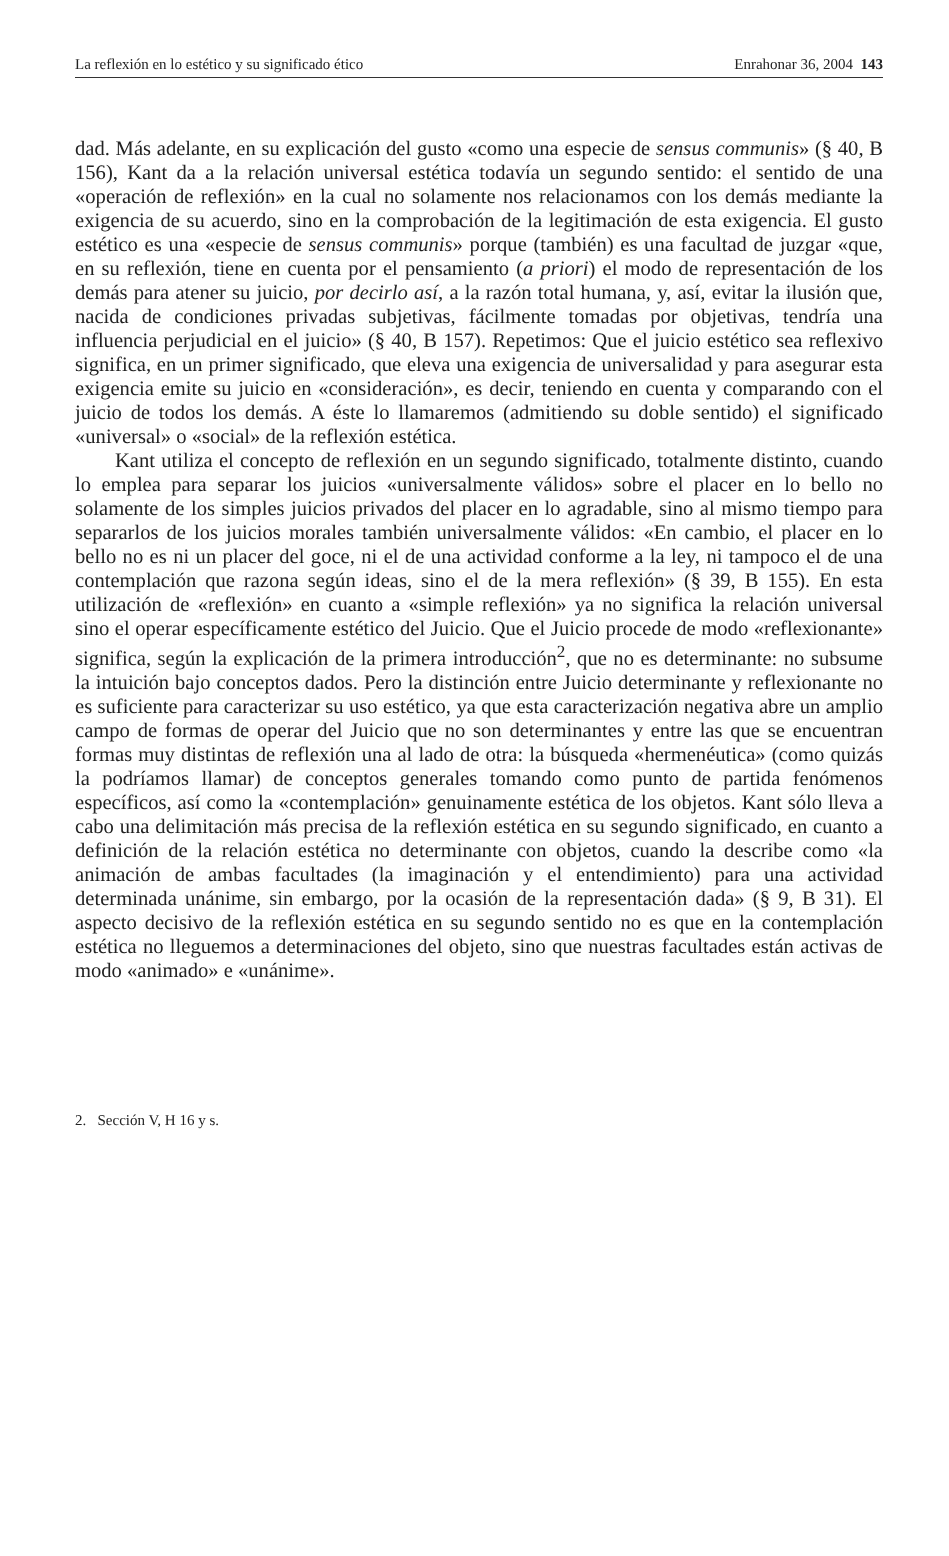La reflexión en lo estético y su significado ético Enrahonar 36, 2004 143
dad. Más adelante, en su explicación del gusto «como una especie de sensus communis» (§ 40, B 156), Kant da a la relación universal estética todavía un segundo sentido: el sentido de una «operación de reflexión» en la cual no solamente nos relacionamos con los demás mediante la exigencia de su acuerdo, sino en la comprobación de la legitimación de esta exigencia. El gusto estético es una «especie de sensus communis» porque (también) es una facultad de juzgar «que, en su reflexión, tiene en cuenta por el pensamiento (a priori) el modo de representación de los demás para atener su juicio, por decirlo así, a la razón total humana, y, así, evitar la ilusión que, nacida de condiciones privadas subjetivas, fácilmente tomadas por objetivas, tendría una influencia perjudicial en el juicio» (§ 40, B 157). Repetimos: Que el juicio estético sea reflexivo significa, en un primer significado, que eleva una exigencia de universalidad y para asegurar esta exigencia emite su juicio en «consideración», es decir, teniendo en cuenta y comparando con el juicio de todos los demás. A éste lo llamaremos (admitiendo su doble sentido) el significado «universal» o «social» de la reflexión estética.
Kant utiliza el concepto de reflexión en un segundo significado, totalmente distinto, cuando lo emplea para separar los juicios «universalmente válidos» sobre el placer en lo bello no solamente de los simples juicios privados del placer en lo agradable, sino al mismo tiempo para separarlos de los juicios morales también universalmente válidos: «En cambio, el placer en lo bello no es ni un placer del goce, ni el de una actividad conforme a la ley, ni tampoco el de una contemplación que razona según ideas, sino el de la mera reflexión» (§ 39, B 155). En esta utilización de «reflexión» en cuanto a «simple reflexión» ya no significa la relación universal sino el operar específicamente estético del Juicio. Que el Juicio procede de modo «reflexionante» significa, según la explicación de la primera introducción<sup>2</sup>, que no es determinante: no subsume la intuición bajo conceptos dados. Pero la distinción entre Juicio determinante y reflexionante no es suficiente para caracterizar su uso estético, ya que esta caracterización negativa abre un amplio campo de formas de operar del Juicio que no son determinantes y entre las que se encuentran formas muy distintas de reflexión una al lado de otra: la búsqueda «hermenéutica» (como quizás la podríamos llamar) de conceptos generales tomando como punto de partida fenómenos específicos, así como la «contemplación» genuinamente estética de los objetos. Kant sólo lleva a cabo una delimitación más precisa de la reflexión estética en su segundo significado, en cuanto a definición de la relación estética no determinante con objetos, cuando la describe como «la animación de ambas facultades (la imaginación y el entendimiento) para una actividad determinada unánime, sin embargo, por la ocasión de la representación dada» (§ 9, B 31). El aspecto decisivo de la reflexión estética en su segundo sentido no es que en la contemplación estética no lleguemos a determinaciones del objeto, sino que nuestras facultades están activas de modo «animado» e «unánime».
2. Sección V, H 16 y s.